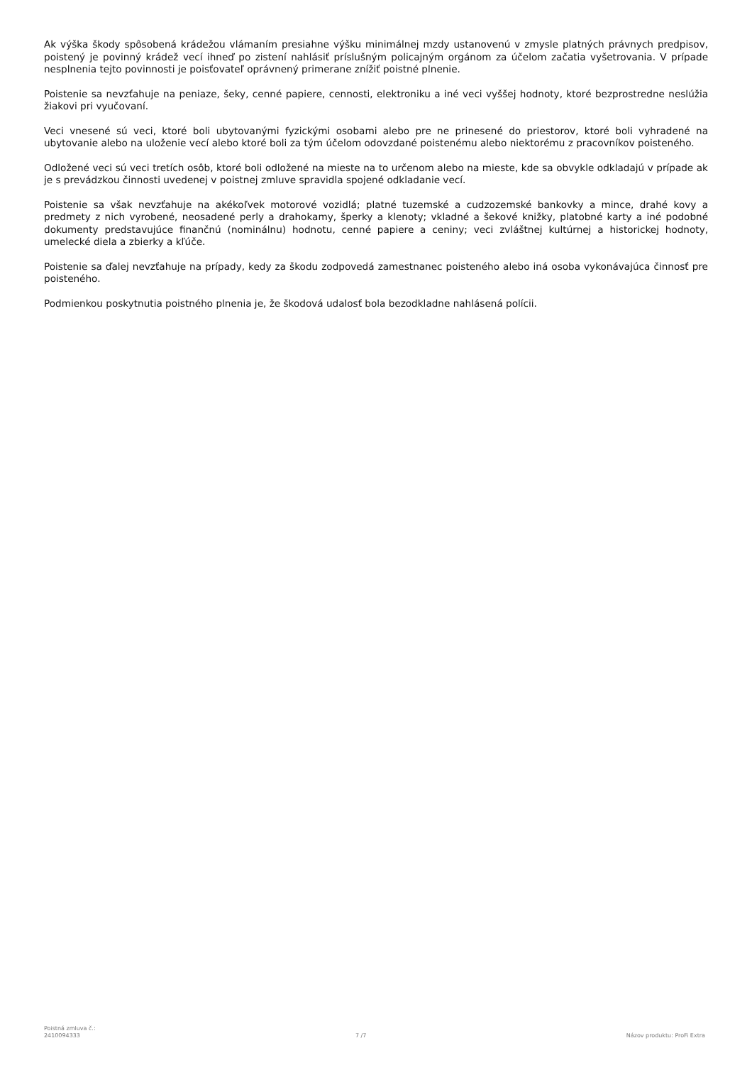Ak výška škody spôsobená krádežou vlámaním presiahne výšku minimálnej mzdy ustanovenú v zmysle platných právnych predpisov, poistený je povinný krádež vecí ihneď po zistení nahlásiť príslušným policajným orgánom za účelom začatia vyšetrovania. V prípade nesplnenia tejto povinnosti je poisťovateľ oprávnený primerane znížiť poistné plnenie.
Poistenie sa nevzťahuje na peniaze, šeky, cenné papiere, cennosti, elektroniku a iné veci vyššej hodnoty, ktoré bezprostredne neslúžia žiakovi pri vyučovaní.
Veci vnesené sú veci, ktoré boli ubytovanými fyzickými osobami alebo pre ne prinesené do priestorov, ktoré boli vyhradené na ubytovanie alebo na uloženie vecí alebo ktoré boli za tým účelom odovzdané poistenému alebo niektorému z pracovníkov poisteného.
Odložené veci sú veci tretích osôb, ktoré boli odložené na mieste na to určenom alebo na mieste, kde sa obvykle odkladajú v prípade ak je s prevádzkou činnosti uvedenej v poistnej zmluve spravidla spojené odkladanie vecí.
Poistenie sa však nevzťahuje na akékoľvek motorové vozidlá; platné tuzemské a cudzozemské bankovky a mince, drahé kovy a predmety z nich vyrobené, neosadené perly a drahokamy, šperky a klenoty; vkladné a šekové knižky, platobné karty a iné podobné dokumenty predstavujúce finančnú (nominálnu) hodnotu, cenné papiere a ceniny; veci zvláštnej kultúrnej a historickej hodnoty, umelecké diela a zbierky a kľúče.
Poistenie sa ďalej nevzťahuje na prípady, kedy za škodu zodpovedá zamestnanec poisteného alebo iná osoba vykonávajúca činnosť pre poisteného.
Podmienkou poskytnutia poistného plnenia je, že škodová udalosť bola bezodkladne nahlásená polícii.
Poistná zmluva č.:
2410094333
7 /7
Názov produktu: ProFi Extra